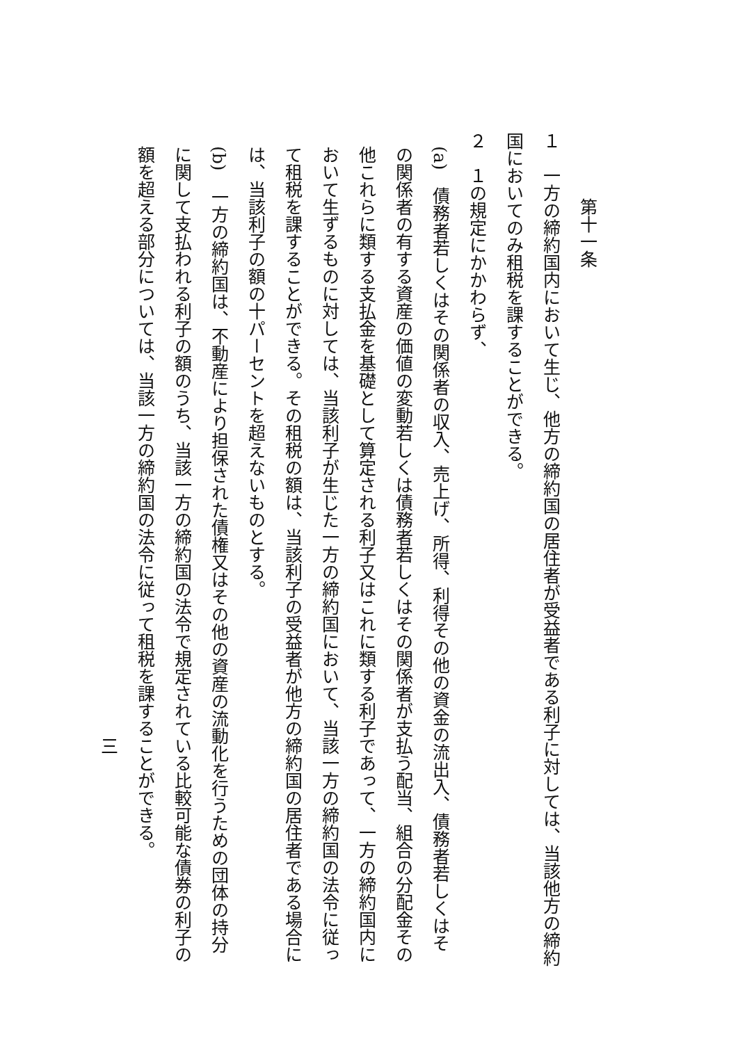第十一条
１　一方の締約国内において生じ、他方の締約国の居住者が受益者である利子に対しては、当該他方の締約国においてのみ租税を課することができる。
２　１の規定にかかわらず、
(a)　債務者若しくはその関係者の収入、売上げ、所得、利得その他の資金の流出入、債務者若しくはその関係者の有する資産の価値の変動若しくは債務者若しくはその関係者が支払う配当、組合の分配金その他これらに類する支払金を基礎として算定される利子又はこれに類する利子であって、一方の締約国内において生ずるものに対しては、当該利子が生じた一方の締約国において、当該一方の締約国の法令に従って租税を課することができる。その租税の額は、当該利子の受益者が他方の締約国の居住者である場合には、当該利子の額の十パーセントを超えないものとする。
(b)　一方の締約国は、不動産により担保された債権又はその他の資産の流動化を行うための団体の持分に関して支払われる利子の額のうち、当該一方の締約国の法令で規定されている比較可能な債券の利子の額を超える部分については、当該一方の締約国の法令に従って租税を課することができる。
三